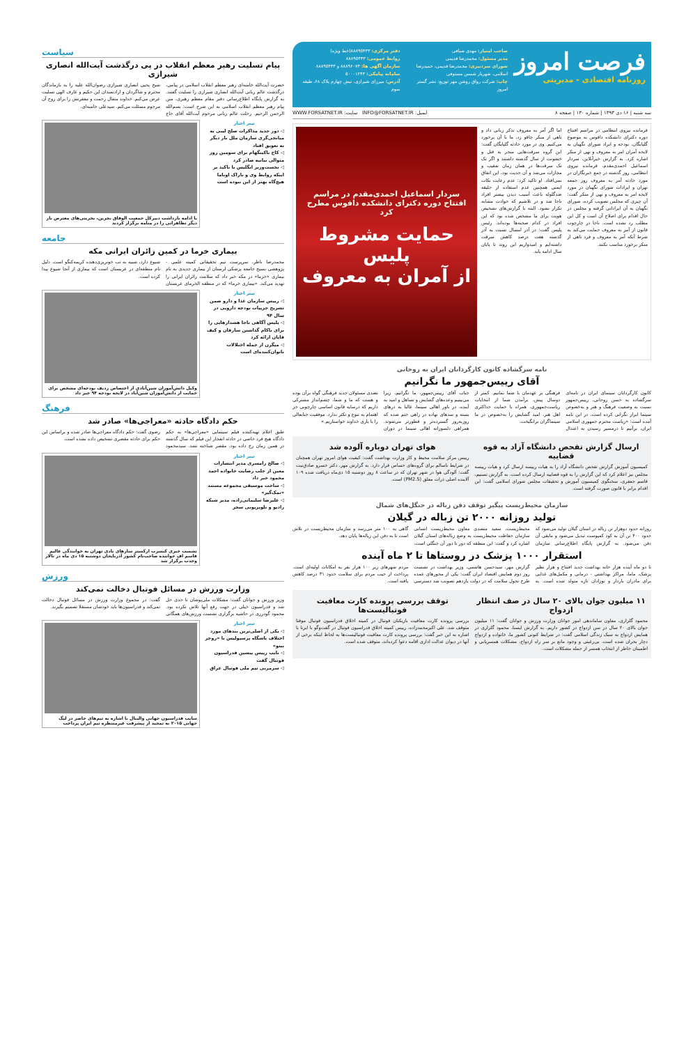فرصت امروز
روزنامه اقتصادی - مدیریتی
صاحب امتیاز: مهدی صیافی
مدیر مسئول: محمدرضا قدیمی
شورای سردبیری: محمدرضا قدیمی، حمیدرضا اسلامی، شهریار شمس مستوفی
چاپ: شرکت رواق روشن مهر توزیع: نشر گستر امروز
دفتر مرکزی: ۸۸۸۹۵۴۳۳(خط ویژه)
روابط عمومی: ۸۸۸۹۵۴۳۳
سازمان آگهی ها: ۸۸۸۹۶۰۷۴ و ۸۸۸۹۵۴۳۴
سامانه پیامکی: ۵۰۰۰۱۲۴۳
آدرس: میرزای شیرازی، نبش چهارم پلاک ۶۸، طبقه سوم
سه شنبه | ۱۶ دی ۱۳۹۳ | شماره ۱۳۰ | صفحه ۸ ایمیل: INFO@FORSATNET.IR سایت: WWW.FORSATNET.IR
فرمانده نیروی انتظامی در مراسم افتتاح دوره دکترای دانشکده دافوس به موضوع گلپایگان، بودجه و ایراد شورای نگهبان به لایحه آمران امر به معروف و نهی از منکر اشاره کرد. به گزارش خبرآنلاین، سردار اسماعیل احمدی‌مقدم، فرمانده نیروی انتظامی، روز گذشته در جمع خبرنگاران در مورد حادثه آمر به معروف روز جمعه تهران و ایرادات شورای نگهبان در مورد لایحه امر به معروف و نهی از منکر گفت: آن چیزی که مجلس تصویب کرده، شورای نگهبان به آن ایراداتی گرفته و مجلس در حال اقدام برای اصلاح آن است و کل این مطلب رد نشده است. ناجا در چارچوب قانون از آمر به معروف حمایت می‌کند به شرط آنکه آمر به معروف و فرد ناهی از منکر برخورد مناسب نکنند.
اما اگر آمر به معروف تذکر زبانی داد و ناهی از منکر چاقو زد، ما با آن برخورد می‌کنیم. وی در مورد حادثه گلپایگان گفت: این گروه سرقت‌هایی منجر به قتل و خشونت از سال گذشته داشتند و اگر تک تک سرقت‌ها در همان زمان تعقیب و مجازات می‌شد و آن جدیت بود، این اتفاق نمی‌افتاد. او تاکید کرد: عدم رعایت نکات ایمنی همچنین عدم استفاده از جلیقه ضدگلوله باعث آسیب دیدن بیشتر افراد ناجا شد و در تلاشیم که حوادث مشابه تکرار نشود. البته با گزارش‌های تشخیص هویت برای ما مشخص شده بود که این افراد در کدام صحنه‌ها بوده‌اند. رئیس پلیس گفت: در آذر امسال نسبت به آذر گذشته هفت درصد کاهش سرقت داشته‌ایم و امیدواریم این روند تا پایان سال ادامه یابد.
سردار اسماعیل احمدی‌مقدم در مراسم افتتاح دوره دکترای دانشکده دافوس مطرح کرد
حمایت مشروط پلیس
از آمران به معروف
نامه سرگشاده کانون کارگردانان ایران به روحانی
آقای رییس‌جمهور ما نگرانیم
کانون کارگردانان سینمای ایران در نامه‌ای سرگشاده به حسن روحانی، رییس‌جمهور نسبت به وضعیت فرهنگ و هنر و به‌خصوص سینما ابراز نگرانی کرده است. در این نامه آمده است: «ریاست محترم جمهوری اسلامی ایران، برآنیم تا درمسیر رسیدن به اعتدال فرهنگی بر عهدمان با شما بمانیم. کمتر از دوسال پیش، برآمدن شما از انتخابات ریاست‌جمهوری، همراه با حمایت حداکثری اهل هنر، امید گشایش را به‌خصوص در ما سینماگران برانگیخت.
جناب آقای رییس‌جمهور، ما نگرانیم، زیرا می‌بینیم وعده‌های گشایش و تساهل و امید به آینده، در باور اهالی سینما، غالبا به درهای بسته و سدهای نهاده در راهی ختم شده که روزبه‌روز گسترده‌تر و قطورتر می‌شوند. همراهی دلسوزانه اهالی سینما در دوران تصدی مسئولان جدید فرهنگی گواه برآن بوده و هست که ما و شما، چشم‌انداز مشترکی داریم که درسایه قانون اساسی چارچوبی جز اهتمام به تنوع و تکثر ندارد. موفقیت جنابعالی را با یاری خداوند خواستاریم.»
ارسال گزارش تفحص دانشگاه آزاد به قوه قضاییه
کمیسیون آموزش گزارش تفحص دانشگاه آزاد را به هیات رییسه ارسال کرد و هیات رییسه مجلس نیز اعلام کرد که این گزارش را به قوه قضاییه ارسال کرده است. به گزارش تسنیم، قاسم جعفری، سخنگوی کمیسیون آموزش و تحقیقات مجلس شورای اسلامی گفت: این اقدام برابر با قانون صورت گرفته است.
هوای تهران دوباره آلوده شد
رییس مرکز سلامت محیط و کار وزارت بهداشت گفت: کیفیت هوای امروز تهران همچنان در شرایط ناسالم برای گروه‌های حساس قرار دارد. به گزارش مهر، دکتر خسرو صادق‌نیت گفت: آلودگی هوا در شهر تهران که در ساعت ۸ روز دوشنبه ۱۵ دی‌ماه دریافت شده ۱۰۹ آلاینده اصلی ذرات معلق (PM2.5) است.
سازمان محیط‌زیست پیگیر توقف دفن زباله در جنگل‌های شمال
تولید روزانه ۲۰۰۰ تن زباله در گیلان
روزانه حدود دوهزار تن زباله در استان گیلان تولید می‌شود که حدود ۴۰۰ تن آن به کود کمپوست تبدیل می‌شود و مابقی آن دفن می‌شود. به گزارش پایگاه اطلاع‌رسانی سازمان محیط‌زیست، سعید متصدی معاون محیط‌زیست انسانی سازمان حفاظت محیط‌زیست به وضع زباله‌های استان گیلان اشاره کرد و گفت: این منطقه که دور تا دور آن جنگلی است، گاهی به ۱۰۰ متر می‌رسد و سازمان محیط‌زیست در تلاش است تا به دفن این زباله‌ها پایان دهد.
استقرار ۱۰۰۰ پزشک در روستاها تا ۲ ماه آینده
تا دو ماه آینده هزار خانه بهداشت جدید افتتاح و هزار نظیر پزشک، ماما، مراکز بهداشتی - درمانی و مکمل‌های غذایی برای مادران باردار و نوزادان تازه متولد شده است. به گزارش مهر، سیدحسن هاشمی، وزیر بهداشت در نشست روز دوم همایش اقتصاد ایران گفت: یکی از محورهای عمده طرح تحول سلامت که در دولت یازدهم تصویب شد دسترسی مردم شهرهای زیر ۱۰۰ هزار نفر به امکانات اولیه‌ای است. پرداخت از جیب مردم برای سلامت حدود ۳۱ درصد کاهش یافته است.
۱۱ میلیون جوان بالای ۲۰ سال در صف انتظار ازدواج
محمود گلزاری، معاون ساماندهی امور جوانان وزارت ورزش و جوانان گفت: ۱۱ میلیون جوان بالای ۲۰ سال در سن ازدواج در کشور داریم. به گزارش ایسنا، محمود گلزاری در همایش ازدواج به سبک زندگی اسلامی گفت: در شرایط کنونی کشور ما، خانواده و ازدواج دچار بحران شده است. بی‌رغبتی و وجود مانع بر سر راه ازدواج، مشکلات همسریابی و اطمینان خاطر از انتخاب همسر از جمله مشکلات است.
توقف بررسی پرونده کارت معافیت فوتبالیست‌ها
بررسی پرونده کارت معافیت بازیکنان فوتبال در کمیته اخلاق فدراسیون فوتبال موقتا متوقف شد. علی اکبرمحمدزاده، رییس کمیته اخلاق فدراسیون فوتبال در گفت‌وگو با ایرنا با اشاره به این خبر گفت: بررسی پرونده کارت معافیت فوتبالیست‌ها به لحاظ اینکه برخی از آنها در دیوان عدالت اداری اقامه دعوا کرده‌اند، متوقف شده است.
سیاست
پیام تسلیت رهبر معظم انقلاب در پی درگذشت آیت‌الله انصاری شیرازی
حضرت آیت‌الله خامنه‌ای رهبر معظم انقلاب اسلامی در پیامی، درگذشت عالم ربانی آیت‌الله انصاری شیرازی را تسلیت گفتند. به گزارش پایگاه اطلاع‌رسانی دفتر مقام معظم رهبری، متن پیام رهبر معظم انقلاب اسلامی به این شرح است: بسم‌الله الرحمن الرحیم. رحلت عالم ربانی مرحوم آیت‌الله آقای حاج شیخ یحیی انصاری شیرازی رضوان‌الله علیه را به بازماندگان محترم و شاگردان و ارادتمندان این حکیم و عارف الهی تسلیت عرض می‌کنم. خداوند متعال رحمت و مغفرتش را برای روح آن مرحوم مسئلت می‌کنم. سیدعلی خامنه‌ای.
تیتر اخبار
◁ دور جدید مذاکرات صلح لیبی به میانجی‌گری سازمان ملل بار دیگر به تعویق افتاد
◁ کاخ باکینگهام برای سومین روز متوالی بیانیه صادر کرد
◁ نخست‌وزیر انگلیس با تاکید بر اینکه روابط وی و باراک اوباما هیچ‌گاه بهتر از این نبوده است
با ادامه بازداشت دبیرکل جمعیت الوفاق بحرین، بحرینی‌های معترض بار دیگر تظاهراتی را در منامه برگزار کردند
جامعه
بیماری خرما در کمین زائران ایرانی مکه
محمدرضا ناظر، سرپرست تیم تحقیقاتی کمیته علمی - پژوهشی بسیج جامعه پزشکی لرستان از بیماری جدیدی به نام بیماری «خرما» در مکه خبر داد که سلامت زائران ایرانی را تهدید می‌کند. «بیماری خرما» که در منطقه الخرمای عربستان شیوع دارد، شبیه به تب خونریزی‌دهنده کریمه‌کنگو است. دلیل نام منطقه‌ای در عربستان است که بیماری از آنجا شیوع پیدا کرده است.
تیتر اخبار
◁ رییس سازمان غذا و دارو ضمن تشریح جزییات بودجه دارویی در سال ۹۴
◁ پلیس آگاهی ناجا هشدارهایی را برای ناکام گذاشتن سارقان و کیف قاپان ارائه کرد
◁ میگرن از جمله اختلالات ناتوان‌کننده‌ای است
وکیل دانش‌آموزان شین‌آبادی از اختصاص ردیف بودجه‌ای مشخص برای حمایت از دانش‌آموزان شین‌آباد در لایحه بودجه ۹۴ خبر داد
فرهنگ
حکم دادگاه حادثه «معراجی‌ها» صادر شد
طبق اعلام تهیه‌کننده فیلم سینمایی «معراجی‌ها» به حکم دادگاه هیچ فرد خاصی در حادثه انفجار این فیلم که سال گذشته در همین زمان رخ داده بود، مقصر شناخته نشد. سید‌محمود رضوی گفت: حکم دادگاه معراجی‌ها صادر شده و براساس این حکم برای حادثه مقصری تشخیص داده نشده است.
تیتر اخبار
◁ صالح رامسری مدیر انتشارات معین از جلب رضایت خانواده احمد محمود خبر داد
◁ ساخت موسیقی مجموعه مستند «نمک‌گیر»
◁ علیرضا سلیمانی‌زاده، مدیر شبکه رادیو و تلویزیونی سحر
نشست خبری کنسرت ارکستر سازهای بادی تهران به خوانندگی عالیم قاسم اف خواننده صاحب‌نام کشور آذربایجان دوشنبه ۱۵ دی ماه در تالار وحدت برگزار شد
ورزش
وزارت ورزش در مسائل فوتبال دخالت نمی‌کند
وزیر ورزش و جوانان گفت: مشکلات ملی‌پوشان تا حدی حل شد و فدراسیون خیلی در جهت رفع آنها تلاش نکرده بود. محمود گودرزی در حاشیه برگزاری نشست ورزش‌های همگانی گفت: در مجموع وزارت ورزش در مسائل فوتبال دخالت نمی‌کند و فدراسیون‌ها باید خودشان مستقلا تصمیم بگیرند.
تیتر اخبار
◁ یکی از اصلی‌ترین بندهای مورد اختلاف باشگاه پرسپولیس با «روجر بینو»
◁ نایب رییس پیشین فدراسیون فوتبال گفت
◁ سرمربی تیم ملی فوتبال عراق
سایت فدراسیون جهانی والیبال با اشاره به تیم‌های حاضر در لیگ جهانی ۲۰۱۵ به تمجید از پیشرفت غیرمنتظره تیم ایران پرداخت